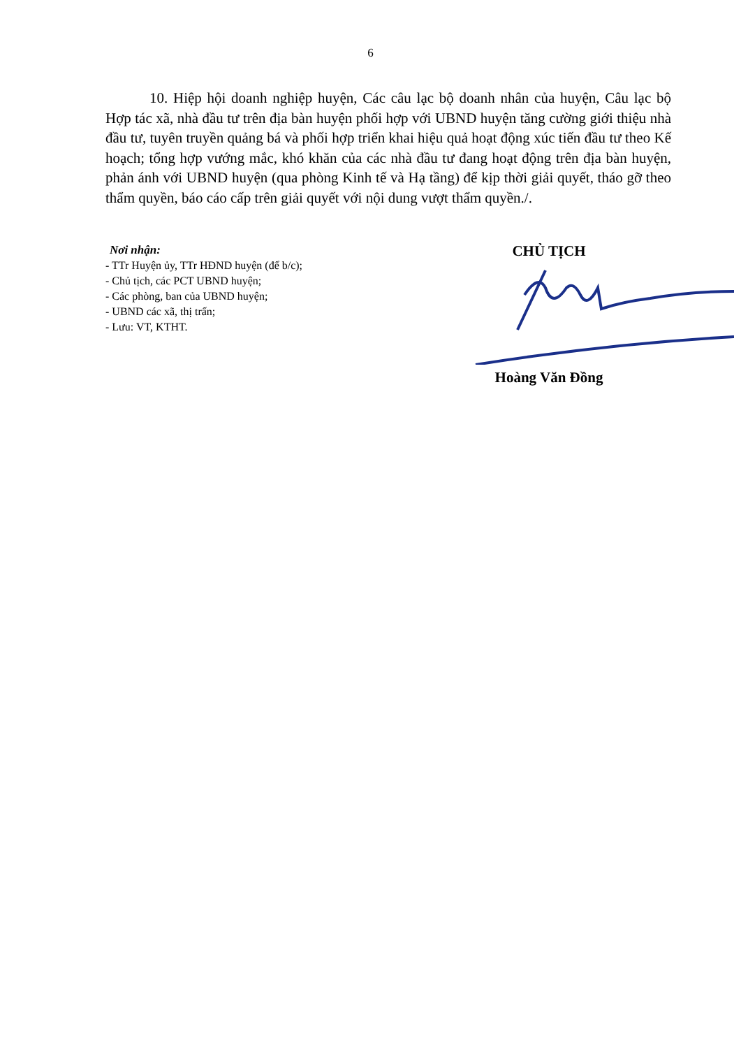6
10. Hiệp hội doanh nghiệp huyện, Các câu lạc bộ doanh nhân của huyện, Câu lạc bộ Hợp tác xã, nhà đầu tư trên địa bàn huyện phối hợp với UBND huyện tăng cường giới thiệu nhà đầu tư, tuyên truyền quảng bá và phối hợp triển khai hiệu quả hoạt động xúc tiến đầu tư theo Kế hoạch; tổng hợp vướng mắc, khó khăn của các nhà đầu tư đang hoạt động trên địa bàn huyện, phản ánh với UBND huyện (qua phòng Kinh tế và Hạ tầng) để kịp thời giải quyết, tháo gỡ theo thẩm quyền, báo cáo cấp trên giải quyết với nội dung vượt thẩm quyền./.
Nơi nhận:
- TTr Huyện ủy, TTr HĐND huyện (để b/c);
- Chủ tịch, các PCT UBND huyện;
- Các phòng, ban của UBND huyện;
- UBND các xã, thị trấn;
- Lưu: VT, KTHT.
CHỦ TỊCH
Hoàng Văn Đồng